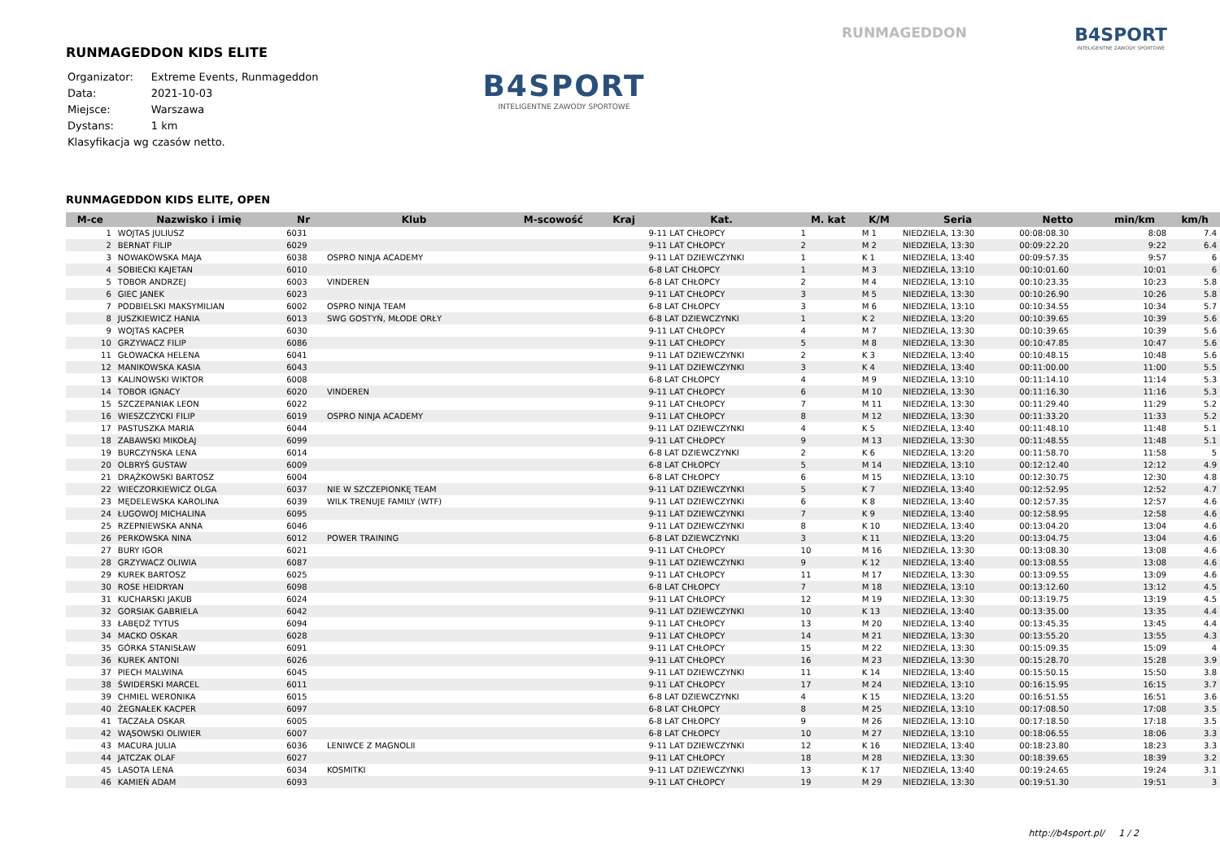RUNMAGEDDON
B4SPORT
INTELIGENTNE ZAWODY SPORTOWE
RUNMAGEDDON KIDS ELITE
| Organizator: | Extreme Events, Runmageddon |
| Data: | 2021-10-03 |
| Miejsce: | Warszawa |
| Dystans: | 1 km |
| Klasyfikacja wg czasów netto. | |
B4SPORT
INTELIGENTNE ZAWODY SPORTOWE
RUNMAGEDDON KIDS ELITE, OPEN
| M-ce | Nazwisko i imię | Nr | Klub | M-scowość | Kraj | Kat. | M. kat | K/M | Seria | Netto | min/km | km/h |
| --- | --- | --- | --- | --- | --- | --- | --- | --- | --- | --- | --- | --- |
| 1 | WOJTAS JULIUSZ | 6031 | | | | 9-11 LAT CHŁOPCY | 1 | M 1 | NIEDZIELA, 13:30 | 00:08:08.30 | 8:08 | 7.4 |
| 2 | BERNAT FILIP | 6029 | | | | 9-11 LAT CHŁOPCY | 2 | M 2 | NIEDZIELA, 13:30 | 00:09:22.20 | 9:22 | 6.4 |
| 3 | NOWAKOWSKA MAJA | 6038 | OSPRO NINJA ACADEMY | | | 9-11 LAT DZIEWCZYNKI | 1 | K 1 | NIEDZIELA, 13:40 | 00:09:57.35 | 9:57 | 6 |
| 4 | SOBIECKI KAJETAN | 6010 | | | | 6-8 LAT CHŁOPCY | 1 | M 3 | NIEDZIELA, 13:10 | 00:10:01.60 | 10:01 | 6 |
| 5 | TOBOR ANDRZEJ | 6003 | VINDEREN | | | 6-8 LAT CHŁOPCY | 2 | M 4 | NIEDZIELA, 13:10 | 00:10:23.35 | 10:23 | 5.8 |
| 6 | GIEC JANEK | 6023 | | | | 9-11 LAT CHŁOPCY | 3 | M 5 | NIEDZIELA, 13:30 | 00:10:26.90 | 10:26 | 5.8 |
| 7 | PODBIELSKI MAKSYMILIAN | 6002 | OSPRO NINJA TEAM | | | 6-8 LAT CHŁOPCY | 3 | M 6 | NIEDZIELA, 13:10 | 00:10:34.55 | 10:34 | 5.7 |
| 8 | JUSZKIEWICZ HANIA | 6013 | SWG GOSTYŃ, MŁODE ORŁY | | | 6-8 LAT DZIEWCZYNKI | 1 | K 2 | NIEDZIELA, 13:20 | 00:10:39.65 | 10:39 | 5.6 |
| 9 | WOJTAS KACPER | 6030 | | | | 9-11 LAT CHŁOPCY | 4 | M 7 | NIEDZIELA, 13:30 | 00:10:39.65 | 10:39 | 5.6 |
| 10 | GRZYWACZ FILIP | 6086 | | | | 9-11 LAT CHŁOPCY | 5 | M 8 | NIEDZIELA, 13:30 | 00:10:47.85 | 10:47 | 5.6 |
| 11 | GŁOWACKA HELENA | 6041 | | | | 9-11 LAT DZIEWCZYNKI | 2 | K 3 | NIEDZIELA, 13:40 | 00:10:48.15 | 10:48 | 5.6 |
| 12 | MANIKOWSKA KASIA | 6043 | | | | 9-11 LAT DZIEWCZYNKI | 3 | K 4 | NIEDZIELA, 13:40 | 00:11:00.00 | 11:00 | 5.5 |
| 13 | KALINOWSKI WIKTOR | 6008 | | | | 6-8 LAT CHŁOPCY | 4 | M 9 | NIEDZIELA, 13:10 | 00:11:14.10 | 11:14 | 5.3 |
| 14 | TOBOR IGNACY | 6020 | VINDEREN | | | 9-11 LAT CHŁOPCY | 6 | M 10 | NIEDZIELA, 13:30 | 00:11:16.30 | 11:16 | 5.3 |
| 15 | SZCZEPANIAK LEON | 6022 | | | | 9-11 LAT CHŁOPCY | 7 | M 11 | NIEDZIELA, 13:30 | 00:11:29.40 | 11:29 | 5.2 |
| 16 | WIESZCZYCKI FILIP | 6019 | OSPRO NINJA ACADEMY | | | 9-11 LAT CHŁOPCY | 8 | M 12 | NIEDZIELA, 13:30 | 00:11:33.20 | 11:33 | 5.2 |
| 17 | PASTUSZKA MARIA | 6044 | | | | 9-11 LAT DZIEWCZYNKI | 4 | K 5 | NIEDZIELA, 13:40 | 00:11:48.10 | 11:48 | 5.1 |
| 18 | ZABAWSKI MIKOŁAJ | 6099 | | | | 9-11 LAT CHŁOPCY | 9 | M 13 | NIEDZIELA, 13:30 | 00:11:48.55 | 11:48 | 5.1 |
| 19 | BURCZYŃSKA LENA | 6014 | | | | 6-8 LAT DZIEWCZYNKI | 2 | K 6 | NIEDZIELA, 13:20 | 00:11:58.70 | 11:58 | 5 |
| 20 | OLBRYŚ GUSTAW | 6009 | | | | 6-8 LAT CHŁOPCY | 5 | M 14 | NIEDZIELA, 13:10 | 00:12:12.40 | 12:12 | 4.9 |
| 21 | DRĄŻKOWSKI BARTOSZ | 6004 | | | | 6-8 LAT CHŁOPCY | 6 | M 15 | NIEDZIELA, 13:10 | 00:12:30.75 | 12:30 | 4.8 |
| 22 | WIECZORKIEWICZ OLGA | 6037 | NIE W SZCZEPIONKĘ TEAM | | | 9-11 LAT DZIEWCZYNKI | 5 | K 7 | NIEDZIELA, 13:40 | 00:12:52.95 | 12:52 | 4.7 |
| 23 | MĘDELEWSKA KAROLINA | 6039 | WILK TRENUJE FAMILY (WTF) | | | 9-11 LAT DZIEWCZYNKI | 6 | K 8 | NIEDZIELA, 13:40 | 00:12:57.35 | 12:57 | 4.6 |
| 24 | ŁUGOWOJ MICHALINA | 6095 | | | | 9-11 LAT DZIEWCZYNKI | 7 | K 9 | NIEDZIELA, 13:40 | 00:12:58.95 | 12:58 | 4.6 |
| 25 | RZEPNIEWSKA ANNA | 6046 | | | | 9-11 LAT DZIEWCZYNKI | 8 | K 10 | NIEDZIELA, 13:40 | 00:13:04.20 | 13:04 | 4.6 |
| 26 | PERKOWSKA NINA | 6012 | POWER TRAINING | | | 6-8 LAT DZIEWCZYNKI | 3 | K 11 | NIEDZIELA, 13:20 | 00:13:04.75 | 13:04 | 4.6 |
| 27 | BURY IGOR | 6021 | | | | 9-11 LAT CHŁOPCY | 10 | M 16 | NIEDZIELA, 13:30 | 00:13:08.30 | 13:08 | 4.6 |
| 28 | GRZYWACZ OLIWIA | 6087 | | | | 9-11 LAT DZIEWCZYNKI | 9 | K 12 | NIEDZIELA, 13:40 | 00:13:08.55 | 13:08 | 4.6 |
| 29 | KUREK BARTOSZ | 6025 | | | | 9-11 LAT CHŁOPCY | 11 | M 17 | NIEDZIELA, 13:30 | 00:13:09.55 | 13:09 | 4.6 |
| 30 | ROSE HEIDRYAN | 6098 | | | | 6-8 LAT CHŁOPCY | 7 | M 18 | NIEDZIELA, 13:10 | 00:13:12.60 | 13:12 | 4.5 |
| 31 | KUCHARSKI JAKUB | 6024 | | | | 9-11 LAT CHŁOPCY | 12 | M 19 | NIEDZIELA, 13:30 | 00:13:19.75 | 13:19 | 4.5 |
| 32 | GORSIAK GABRIELA | 6042 | | | | 9-11 LAT DZIEWCZYNKI | 10 | K 13 | NIEDZIELA, 13:40 | 00:13:35.00 | 13:35 | 4.4 |
| 33 | ŁABĘDŹ TYTUS | 6094 | | | | 9-11 LAT CHŁOPCY | 13 | M 20 | NIEDZIELA, 13:40 | 00:13:45.35 | 13:45 | 4.4 |
| 34 | MACKO OSKAR | 6028 | | | | 9-11 LAT CHŁOPCY | 14 | M 21 | NIEDZIELA, 13:30 | 00:13:55.20 | 13:55 | 4.3 |
| 35 | GÓRKA STANISŁAW | 6091 | | | | 9-11 LAT CHŁOPCY | 15 | M 22 | NIEDZIELA, 13:30 | 00:15:09.35 | 15:09 | 4 |
| 36 | KUREK ANTONI | 6026 | | | | 9-11 LAT CHŁOPCY | 16 | M 23 | NIEDZIELA, 13:30 | 00:15:28.70 | 15:28 | 3.9 |
| 37 | PIECH MALWINA | 6045 | | | | 9-11 LAT DZIEWCZYNKI | 11 | K 14 | NIEDZIELA, 13:40 | 00:15:50.15 | 15:50 | 3.8 |
| 38 | ŚWIDERSKI MARCEL | 6011 | | | | 9-11 LAT CHŁOPCY | 17 | M 24 | NIEDZIELA, 13:10 | 00:16:15.95 | 16:15 | 3.7 |
| 39 | CHMIEL WERONIKA | 6015 | | | | 6-8 LAT DZIEWCZYNKI | 4 | K 15 | NIEDZIELA, 13:20 | 00:16:51.55 | 16:51 | 3.6 |
| 40 | ŻEGNAŁEK KACPER | 6097 | | | | 6-8 LAT CHŁOPCY | 8 | M 25 | NIEDZIELA, 13:10 | 00:17:08.50 | 17:08 | 3.5 |
| 41 | TACZAŁA OSKAR | 6005 | | | | 6-8 LAT CHŁOPCY | 9 | M 26 | NIEDZIELA, 13:10 | 00:17:18.50 | 17:18 | 3.5 |
| 42 | WĄSOWSKI OLIWIER | 6007 | | | | 6-8 LAT CHŁOPCY | 10 | M 27 | NIEDZIELA, 13:10 | 00:18:06.55 | 18:06 | 3.3 |
| 43 | MACURA JULIA | 6036 | LENIWCE Z MAGNOLII | | | 9-11 LAT DZIEWCZYNKI | 12 | K 16 | NIEDZIELA, 13:40 | 00:18:23.80 | 18:23 | 3.3 |
| 44 | JATCZAK OLAF | 6027 | | | | 9-11 LAT CHŁOPCY | 18 | M 28 | NIEDZIELA, 13:30 | 00:18:39.65 | 18:39 | 3.2 |
| 45 | LASOTA LENA | 6034 | KOSMITKI | | | 9-11 LAT DZIEWCZYNKI | 13 | K 17 | NIEDZIELA, 13:40 | 00:19:24.65 | 19:24 | 3.1 |
| 46 | KAMIEŃ ADAM | 6093 | | | | 9-11 LAT CHŁOPCY | 19 | M 29 | NIEDZIELA, 13:30 | 00:19:51.30 | 19:51 | 3 |
http://b4sport.pl/ 1 / 2